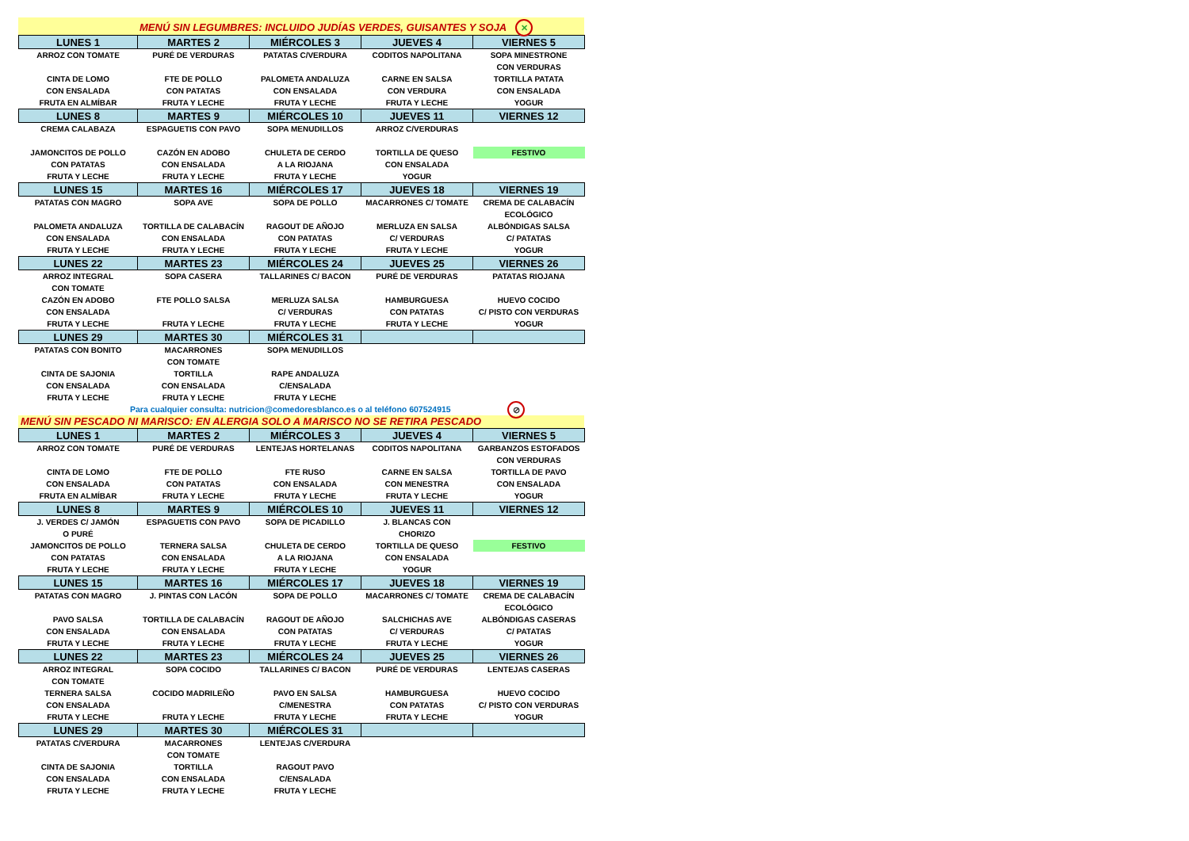MENÚ SIN LEGUMBRES: INCLUIDO JUDÍAS VERDES, GUISANTES Y SOJA ✕
| LUNES 1 | MARTES 2 | MIÉRCOLES 3 | JUEVES 4 | VIERNES 5 |
| --- | --- | --- | --- | --- |
| ARROZ CON TOMATE | PURÉ DE VERDURAS | PATATAS C/VERDURA | CODITOS NAPOLITANA | SOPA MINESTRONE |
| | | | | CON VERDURAS |
| CINTA DE LOMO | FTE DE POLLO | PALOMETA ANDALUZA | CARNE EN SALSA | TORTILLA PATATA |
| CON ENSALADA | CON PATATAS | CON ENSALADA | CON VERDURA | CON ENSALADA |
| FRUTA EN ALMÍBAR | FRUTA Y LECHE | FRUTA Y LECHE | FRUTA Y LECHE | YOGUR |
| LUNES 8 | MARTES 9 | MIÉRCOLES 10 | JUEVES 11 | VIERNES 12 |
| CREMA CALABAZA | ESPAGUETIS CON PAVO | SOPA MENUDILLOS | ARROZ C/VERDURAS | |
| JAMONCITOS DE POLLO | CAZÓN EN ADOBO | CHULETA DE CERDO | TORTILLA DE QUESO | FESTIVO |
| CON PATATAS | CON ENSALADA | A LA RIOJANA | CON ENSALADA | |
| FRUTA Y LECHE | FRUTA Y LECHE | FRUTA Y LECHE | YOGUR | |
| LUNES 15 | MARTES 16 | MIÉRCOLES 17 | JUEVES 18 | VIERNES 19 |
| PATATAS CON MAGRO | SOPA AVE | SOPA DE POLLO | MACARRONES C/ TOMATE | CREMA DE CALABACÍN |
| | | | | ECOLÓGICO |
| PALOMETA ANDALUZA | TORTILLA DE CALABACÍN | RAGOUT DE AÑOJO | MERLUZA EN SALSA | ALBÓNDIGAS SALSA |
| CON ENSALADA | CON ENSALADA | CON PATATAS | C/ VERDURAS | C/ PATATAS |
| FRUTA Y LECHE | FRUTA Y LECHE | FRUTA Y LECHE | FRUTA Y LECHE | YOGUR |
| LUNES 22 | MARTES 23 | MIÉRCOLES 24 | JUEVES 25 | VIERNES 26 |
| ARROZ INTEGRAL | SOPA CASERA | TALLARINES C/ BACON | PURÉ DE VERDURAS | PATATAS RIOJANA |
| CON TOMATE | | | | |
| CAZÓN EN ADOBO | FTE POLLO SALSA | MERLUZA SALSA | HAMBURGUESA | HUEVO COCIDO |
| CON ENSALADA | | C/ VERDURAS | CON PATATAS | C/ PISTO CON VERDURAS |
| FRUTA Y LECHE | FRUTA Y LECHE | FRUTA Y LECHE | FRUTA Y LECHE | YOGUR |
| LUNES 29 | MARTES 30 | MIÉRCOLES 31 | | |
| PATATAS CON BONITO | MACARRONES | SOPA MENUDILLOS | | |
| | CON TOMATE | | | |
| CINTA DE SAJONIA | TORTILLA | RAPE ANDALUZA | | |
| CON ENSALADA | CON ENSALADA | C/ENSALADA | | |
| FRUTA Y LECHE | FRUTA Y LECHE | FRUTA Y LECHE | | |
Para cualquier consulta: nutricion@comedoresblanco.es o al teléfono 607524915
MENÚ SIN PESCADO NI MARISCO: EN ALERGIA SOLO A MARISCO NO SE RETIRA PESCADO
⊘
| LUNES 1 | MARTES 2 | MIÉRCOLES 3 | JUEVES 4 | VIERNES 5 |
| --- | --- | --- | --- | --- |
| ARROZ CON TOMATE | PURÉ DE VERDURAS | LENTEJAS HORTELANAS | CODITOS NAPOLITANA | GARBANZOS ESTOFADOS |
| | | | | CON VERDURAS |
| CINTA DE LOMO | FTE DE POLLO | FTE RUSO | CARNE EN SALSA | TORTILLA DE PAVO |
| CON ENSALADA | CON PATATAS | CON ENSALADA | CON MENESTRA | CON ENSALADA |
| FRUTA EN ALMÍBAR | FRUTA Y LECHE | FRUTA Y LECHE | FRUTA Y LECHE | YOGUR |
| LUNES 8 | MARTES 9 | MIÉRCOLES 10 | JUEVES 11 | VIERNES 12 |
| J. VERDES C/ JAMÓN | ESPAGUETIS CON PAVO | SOPA DE PICADILLO | J. BLANCAS CON | |
| O PURÉ | | | CHORIZO | |
| JAMONCITOS DE POLLO | TERNERA SALSA | CHULETA DE CERDO | TORTILLA DE QUESO | FESTIVO |
| CON PATATAS | CON ENSALADA | A LA RIOJANA | CON ENSALADA | |
| FRUTA Y LECHE | FRUTA Y LECHE | FRUTA Y LECHE | YOGUR | |
| LUNES 15 | MARTES 16 | MIÉRCOLES 17 | JUEVES 18 | VIERNES 19 |
| PATATAS CON MAGRO | J. PINTAS CON LACÓN | SOPA DE POLLO | MACARRONES C/ TOMATE | CREMA DE CALABACÍN |
| | | | | ECOLÓGICO |
| PAVO SALSA | TORTILLA DE CALABACÍN | RAGOUT DE AÑOJO | SALCHICHAS AVE | ALBÓNDIGAS CASERAS |
| CON ENSALADA | CON ENSALADA | CON PATATAS | C/ VERDURAS | C/ PATATAS |
| FRUTA Y LECHE | FRUTA Y LECHE | FRUTA Y LECHE | FRUTA Y LECHE | YOGUR |
| LUNES 22 | MARTES 23 | MIÉRCOLES 24 | JUEVES 25 | VIERNES 26 |
| ARROZ INTEGRAL | SOPA COCIDO | TALLARINES C/ BACON | PURÉ DE VERDURAS | LENTEJAS CASERAS |
| CON TOMATE | | | | |
| TERNERA SALSA | COCIDO MADRILEÑO | PAVO EN SALSA | HAMBURGUESA | HUEVO COCIDO |
| CON ENSALADA | | C/MENESTRA | CON PATATAS | C/ PISTO CON VERDURAS |
| FRUTA Y LECHE | FRUTA Y LECHE | FRUTA Y LECHE | FRUTA Y LECHE | YOGUR |
| LUNES 29 | MARTES 30 | MIÉRCOLES 31 | | |
| PATATAS C/VERDURA | MACARRONES | LENTEJAS C/VERDURA | | |
| | CON TOMATE | | | |
| CINTA DE SAJONIA | TORTILLA | RAGOUT PAVO | | |
| CON ENSALADA | CON ENSALADA | C/ENSALADA | | |
| FRUTA Y LECHE | FRUTA Y LECHE | FRUTA Y LECHE | | |